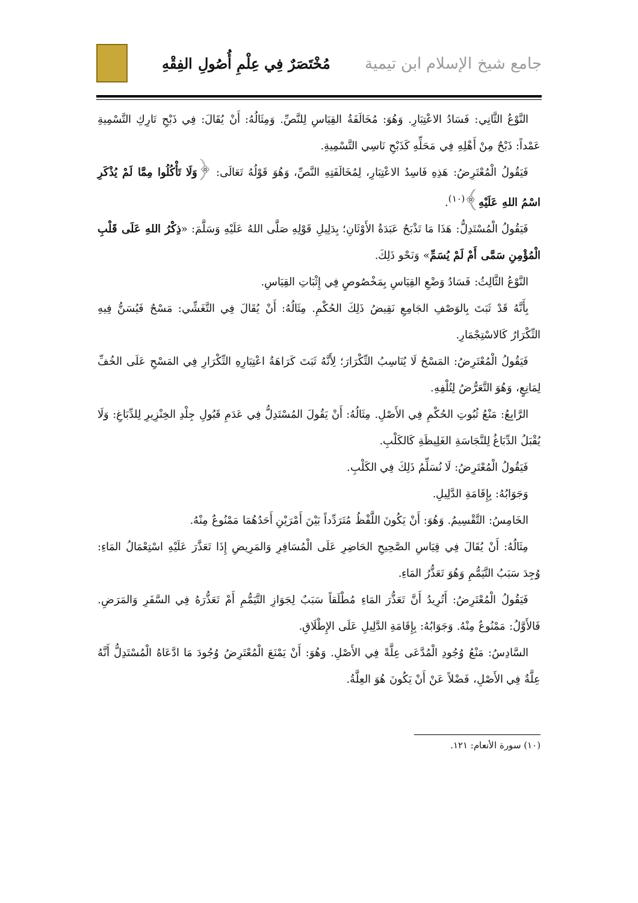جامع شيخ الإسلام ابن تيمية مُخْتَصَرٌ فِي عِلْمِ أُصُولِ الفِقْهِ
النَّوْعُ الثَّانِي: فَسَادُ الاعْتِبَارِ. وَهُوَ: مُخَالَفَةُ القِيَاسِ لِلنَّصِّ. وَمِثَالُهُ: أَنْ يُقَالَ: فِي ذَبْحِ تَارِكِ التَّسْمِيةِ عَمْداً: ذَبْحٌ مِنْ أَهْلِهِ فِي مَحَلِّهِ كَذَبْحِ نَاسِي التَّسْمِيةِ.
فَيَقُولُ الْمُعْتَرِضُ: هَذِهِ فَاسِدُ الاعْتِبَارِ، لِمُخَالَفَتِهِ النَّصِّ، وَهُوَ قَوْلُهُ تَعَالَى: ﴿وَلَا تَأْكُلُوا مِمَّا لَمْ يُذْكَرِ اسْمُ اللهِ عَلَيْهِ﴾<sup>(١٠)</sup>.
فَيَقُولُ الْمُسْتَدِلُّ: هَذَا مَا تَذْبَحُ عَبَدَةُ الأَوْثَانِ؛ بِدَلِيلِ قَوْلِهِ صَلَّى اللهُ عَلَيْهِ وَسَلَّمَ: «ذِكْرُ اللهِ عَلَى قَلْبِ الْمُؤْمِنِ سَمَّى أَمْ لَمْ يُسَمِّ» وَنَحْو ذَلِكَ.
النَّوْعُ الثَّالِثُ: فَسَادُ وَضْعِ القِيَاسِ بِمَخْصُوصٍ فِي إِثْبَاتِ القِيَاسِ.
بِأَنَّهُ قَدْ ثَبَتَ بِالوَصْفِ الجَامِعِ نَقِيضُ ذَلِكَ الحُكْمِ. مِثَالُهُ: أَنْ يُقَالَ فِي التَّغَشِّي: مَسْحٌ فَيُسَنُّ فِيهِ التِّكْرَارُ كَالاسْتِجْمَارِ.
فَيَقُولُ الْمُعْتَرِضُ: المَسْحُ لَا يُنَاسِبُ التِّكْرَارَ؛ لِأَنَّهُ ثَبَتَ كَرَاهَةُ اعْتِبَارِهِ التِّكْرَارِ فِي المَسْحِ عَلَى الخُفِّ لِمَانِعٍ، وَهُوَ التَّعَرُّضُ لِتُلْفِهِ.
الرَّابِعُ: مَنْعُ ثُبُوتِ الحُكْمِ فِي الأَصْلِ. مِثَالُهُ: أَنْ يَقُولَ المُسْتَدِلُّ فِي عَدَمِ قَبُولِ جِلْدِ الخِنْزِيرِ لِلدِّبَاغِ: وَلَا يُقْبَلُ الدِّبَاغُ لِلنَّجَاسَةِ الغَلِيظَةِ كَالكَلْبِ.
فَيَقُولُ الْمُعْتَرِضُ: لَا نُسَلِّمُ ذَلِكَ فِي الكَلْبِ.
وَجَوَابُهُ: بِإِقَامَةِ الدَّلِيلِ.
الخَامِسُ: التَّقْسِيمُ. وَهُوَ: أَنْ يَكُونَ اللَّفْظُ مُتَرَدِّداً بَيْنَ أَمْرَيْنِ أَحَدُهُمَا مَمْنُوعٌ مِنْهُ.
مِثَالُهُ: أَنْ يُقَالَ فِي قِيَاسِ الصَّحِيحِ الحَاضِرِ عَلَى الْمُسَافِرِ وَالمَرِيضِ إِذَا تَعَذَّرَ عَلَيْهِ اسْتِعْمَالُ المَاءِ: وُجِدَ سَبَبُ التَّيَمُّمِ وَهُوَ تَعَذُّرُ المَاءِ.
فَيَقُولُ الْمُعْتَرِضُ: أَتُرِيدُ أَنَّ تَعَذُّرَ المَاءِ مُطْلَقاً سَبَبٌ لِجَوَازِ التَّيَمُّمِ أَمْ تَعَذُّرَهُ فِي السَّفَرِ وَالمَرَضِ. فَالأَوَّلُ: مَمْنُوعٌ مِنْهُ. وَجَوَابُهُ: بِإِقَامَةِ الدَّلِيلِ عَلَى الإِطْلَاقِ.
السَّادِسُ: مَنْعُ وُجُودِ الْمُدَّعَى عِلَّةً فِي الأَصْلِ. وَهُوَ: أَنْ يَمْنَعَ الْمُعْتَرِضُ وُجُودَ مَا ادَّعَاهُ الْمُسْتَدِلُّ أَنَّهُ عِلَّةٌ فِي الأَصْلِ، فَضْلاً عَنْ أَنْ يَكُونَ هُوَ العِلَّةُ.
(١٠) سورة الأنعام: ١٢١.